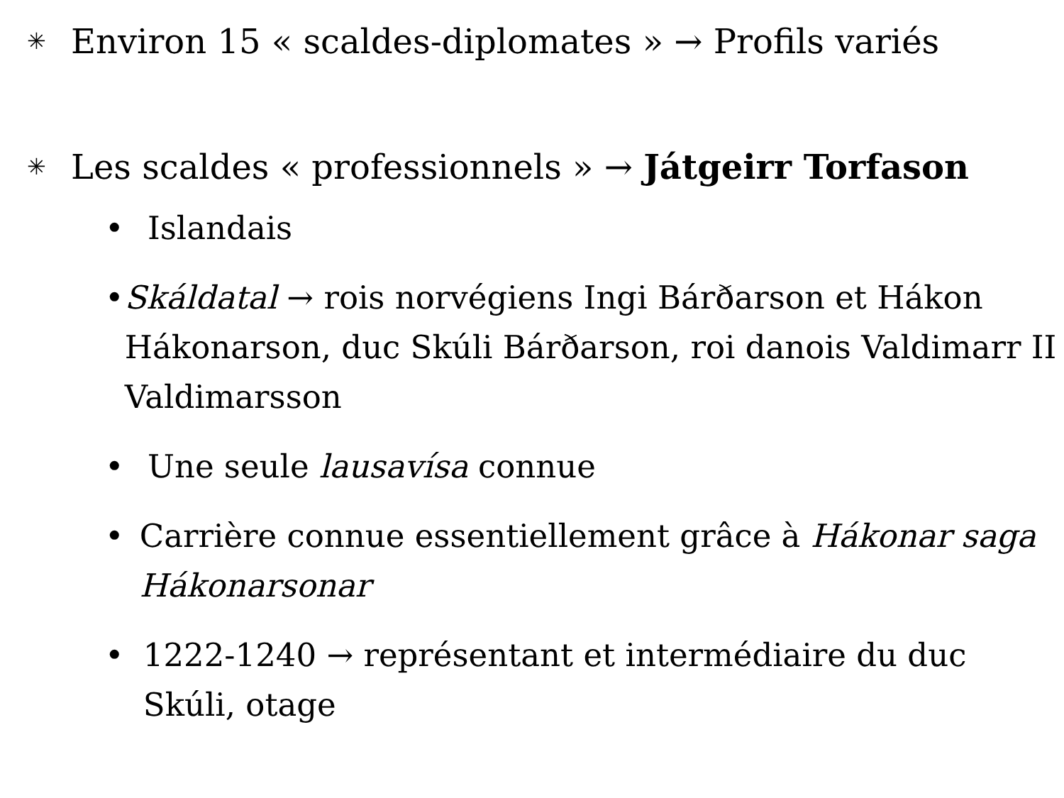✳ Environ 15 « scaldes-diplomates » → Profils variés
✳ Les scaldes « professionnels » → Játgeirr Torfason
• Islandais
• Skáldatal → rois norvégiens Ingi Bárðarson et Hákon Hákonarson, duc Skúli Bárðarson, roi danois Valdimarr II Valdimarsson
• Une seule lausavísa connue
• Carrière connue essentiellement grâce à Hákonar saga Hákonarsonar
• 1222-1240 → représentant et intermédiaire du duc Skúli, otage